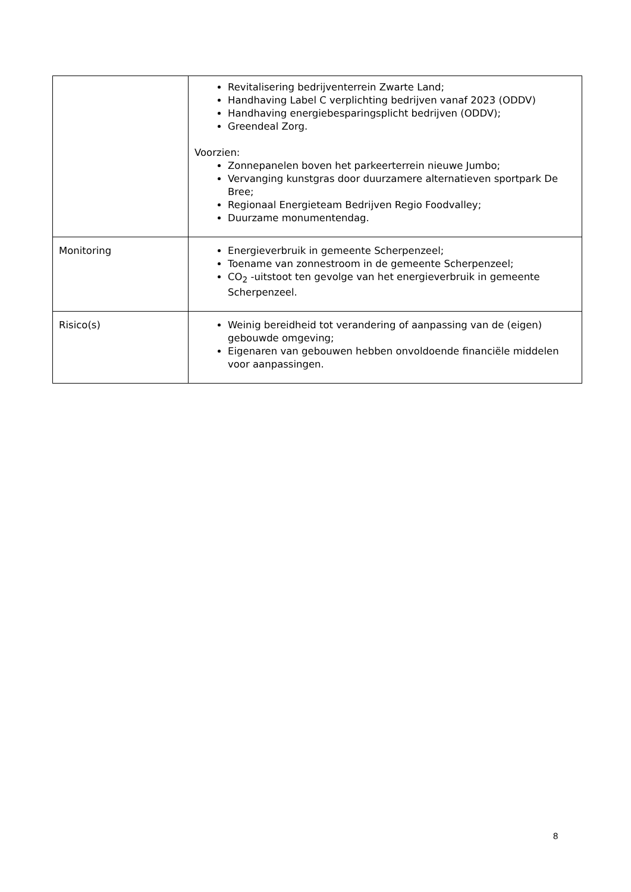| | Revitalisering bedrijventerrein Zwarte Land; Handhaving Label C verplichting bedrijven vanaf 2023 (ODDV) Handhaving energiebesparingsplicht bedrijven (ODDV); Greendeal Zorg. Voorzien: Zonnepanelen boven het parkeerterrein nieuwe Jumbo; Vervanging kunstgras door duurzamere alternatieven sportpark De Bree; Regionaal Energieteam Bedrijven Regio Foodvalley; Duurzame monumentendag. |
| Monitoring | Energieverbruik in gemeente Scherpenzeel; Toename van zonnestroom in de gemeente Scherpenzeel; CO<sub>2</sub> -uitstoot ten gevolge van het energieverbruik in gemeente Scherpenzeel. |
| Risico(s) | Weinig bereidheid tot verandering of aanpassing van de (eigen) gebouwde omgeving; Eigenaren van gebouwen hebben onvoldoende financiële middelen voor aanpassingen. |
8